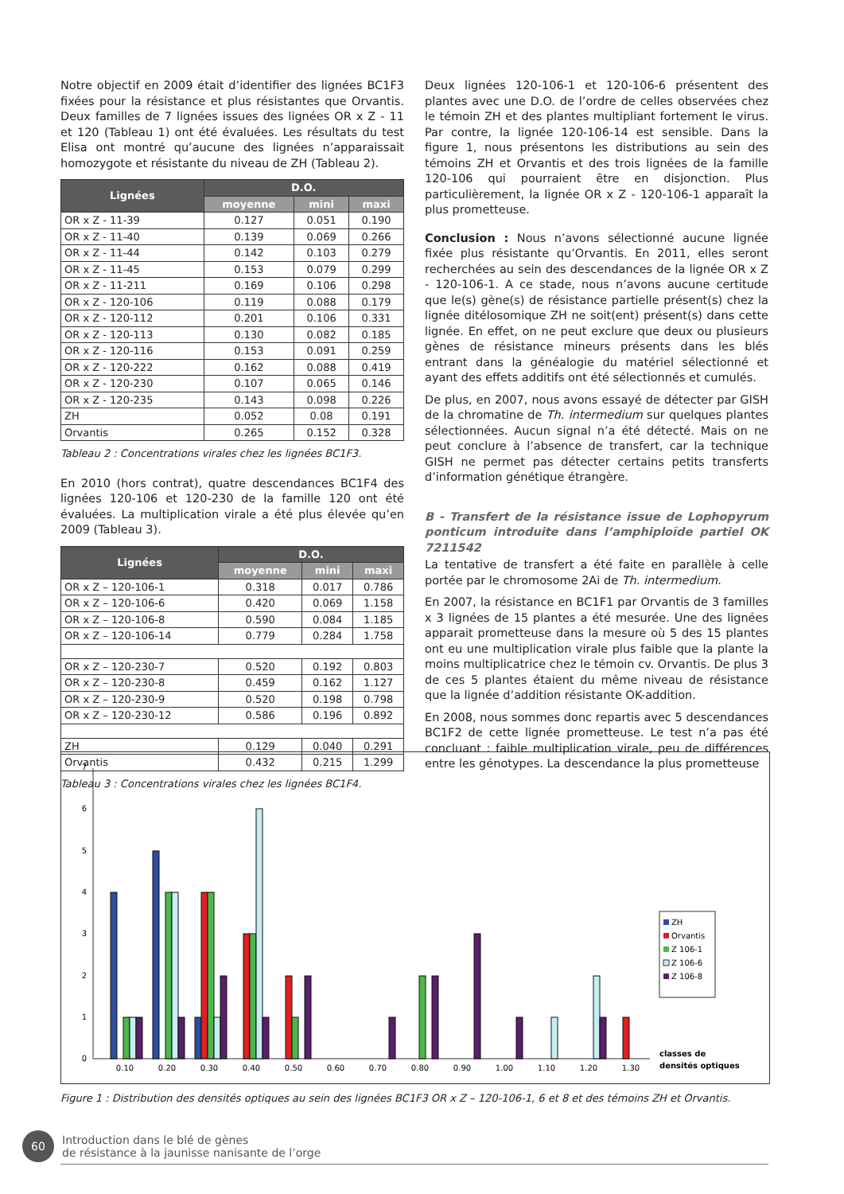Notre objectif en 2009 était d’identifier des lignées BC1F3 fixées pour la résistance et plus résistantes que Orvantis. Deux familles de 7 lignées issues des lignées OR x Z - 11 et 120 (Tableau 1) ont été évaluées. Les résultats du test Elisa ont montré qu’aucune des lignées n’apparaissait homozygote et résistante du niveau de ZH (Tableau 2).
| Lignées | D.O. | | |
| --- | --- | --- | --- |
| | moyenne | mini | maxi |
| OR x Z - 11-39 | 0.127 | 0.051 | 0.190 |
| OR x Z - 11-40 | 0.139 | 0.069 | 0.266 |
| OR x Z - 11-44 | 0.142 | 0.103 | 0.279 |
| OR x Z - 11-45 | 0.153 | 0.079 | 0.299 |
| OR x Z - 11-211 | 0.169 | 0.106 | 0.298 |
| OR x Z - 120-106 | 0.119 | 0.088 | 0.179 |
| OR x Z - 120-112 | 0.201 | 0.106 | 0.331 |
| OR x Z - 120-113 | 0.130 | 0.082 | 0.185 |
| OR x Z - 120-116 | 0.153 | 0.091 | 0.259 |
| OR x Z - 120-222 | 0.162 | 0.088 | 0.419 |
| OR x Z - 120-230 | 0.107 | 0.065 | 0.146 |
| OR x Z - 120-235 | 0.143 | 0.098 | 0.226 |
| ZH | 0.052 | 0.08 | 0.191 |
| Orvantis | 0.265 | 0.152 | 0.328 |
Tableau 2 : Concentrations virales chez les lignées BC1F3.
En 2010 (hors contrat), quatre descendances BC1F4 des lignées 120-106 et 120-230 de la famille 120 ont été évaluées. La multiplication virale a été plus élevée qu’en 2009 (Tableau 3).
| Lignées | D.O. | | |
| --- | --- | --- | --- |
| | moyenne | mini | maxi |
| OR x Z – 120-106-1 | 0.318 | 0.017 | 0.786 |
| OR x Z – 120-106-6 | 0.420 | 0.069 | 1.158 |
| OR x Z – 120-106-8 | 0.590 | 0.084 | 1.185 |
| OR x Z – 120-106-14 | 0.779 | 0.284 | 1.758 |
| OR x Z – 120-230-7 | 0.520 | 0.192 | 0.803 |
| OR x Z – 120-230-8 | 0.459 | 0.162 | 1.127 |
| OR x Z – 120-230-9 | 0.520 | 0.198 | 0.798 |
| OR x Z – 120-230-12 | 0.586 | 0.196 | 0.892 |
| ZH | 0.129 | 0.040 | 0.291 |
| Orvantis | 0.432 | 0.215 | 1.299 |
Tableau 3 : Concentrations virales chez les lignées BC1F4.
Deux lignées 120-106-1 et 120-106-6 présentent des plantes avec une D.O. de l’ordre de celles observées chez le témoin ZH et des plantes multipliant fortement le virus. Par contre, la lignée 120-106-14 est sensible. Dans la figure 1, nous présentons les distributions au sein des témoins ZH et Orvantis et des trois lignées de la famille 120-106 qui pourraient être en disjonction. Plus particulièrement, la lignée OR x Z - 120-106-1 apparaît la plus prometteuse.
Conclusion : Nous n’avons sélectionné aucune lignée fixée plus résistante qu’Orvantis. En 2011, elles seront recherchées au sein des descendances de la lignée OR x Z - 120-106-1. A ce stade, nous n’avons aucune certitude que le(s) gène(s) de résistance partielle présent(s) chez la lignée ditélosomique ZH ne soit(ent) présent(s) dans cette lignée. En effet, on ne peut exclure que deux ou plusieurs gènes de résistance mineurs présents dans les blés entrant dans la généalogie du matériel sélectionné et ayant des effets additifs ont été sélectionnés et cumulés.
De plus, en 2007, nous avons essayé de détecter par GISH de la chromatine de Th. intermedium sur quelques plantes sélectionnées. Aucun signal n’a été détecté. Mais on ne peut conclure à l’absence de transfert, car la technique GISH ne permet pas détecter certains petits transferts d’information génétique étrangère.
B - Transfert de la résistance issue de Lophopyrum ponticum introduite dans l’amphiploïde partiel OK 7211542
La tentative de transfert a été faite en parallèle à celle portée par le chromosome 2Ai de Th. intermedium.
En 2007, la résistance en BC1F1 par Orvantis de 3 familles x 3 lignées de 15 plantes a été mesurée. Une des lignées apparait prometteuse dans la mesure où 5 des 15 plantes ont eu une multiplication virale plus faible que la plante la moins multiplicatrice chez le témoin cv. Orvantis. De plus 3 de ces 5 plantes étaient du même niveau de résistance que la lignée d’addition résistante OK-addition.
En 2008, nous sommes donc repartis avec 5 descendances BC1F2 de cette lignée prometteuse. Le test n’a pas été concluant : faible multiplication virale, peu de différences entre les génotypes. La descendance la plus prometteuse
0
1
2
3
4
5
6
7
0.10
0.20
0.30
0.40
0.50
0.60
0.70
0.80
0.90
1.00
1.10
1.20
1.30
ZH
Orvantis
Z 106-1
Z 106-6
Z 106-8
classes de
densités optiques
Figure 1 : Distribution des densités optiques au sein des lignées BC1F3 OR x Z – 120-106-1, 6 et 8 et des témoins ZH et Orvantis.
60
Introduction dans le blé de gènes
de résistance à la jaunisse nanisante de l’orge